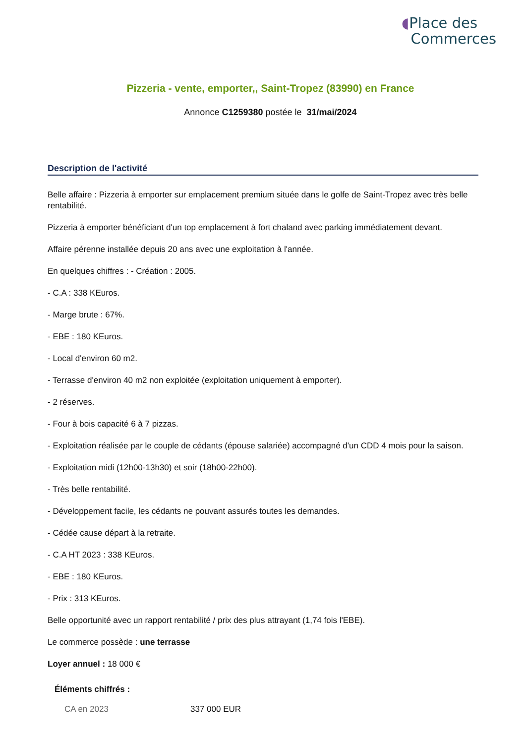◖Place des
Commerces
Pizzeria - vente, emporter,, Saint-Tropez (83990) en France
Annonce C1259380 postée le 31/mai/2024
Description de l'activité
Belle affaire : Pizzeria à emporter sur emplacement premium située dans le golfe de Saint-Tropez avec très belle rentabilité.
Pizzeria à emporter bénéficiant d'un top emplacement à fort chaland avec parking immédiatement devant.
Affaire pérenne installée depuis 20 ans avec une exploitation à l'année.
En quelques chiffres : - Création : 2005.
- C.A : 338 KEuros.
- Marge brute : 67%.
- EBE : 180 KEuros.
- Local d'environ 60 m2.
- Terrasse d'environ 40 m2 non exploitée (exploitation uniquement à emporter).
- 2 réserves.
- Four à bois capacité 6 à 7 pizzas.
- Exploitation réalisée par le couple de cédants (épouse salariée) accompagné d'un CDD 4 mois pour la saison.
- Exploitation midi (12h00-13h30) et soir (18h00-22h00).
- Très belle rentabilité.
- Développement facile, les cédants ne pouvant assurés toutes les demandes.
- Cédée cause départ à la retraite.
- C.A HT 2023 : 338 KEuros.
- EBE : 180 KEuros.
- Prix : 313 KEuros.
Belle opportunité avec un rapport rentabilité / prix des plus attrayant (1,74 fois l'EBE).
Le commerce possède : une terrasse
Loyer annuel : 18 000 €
Éléments chiffrés :
| CA en 2023 | 337 000 EUR |